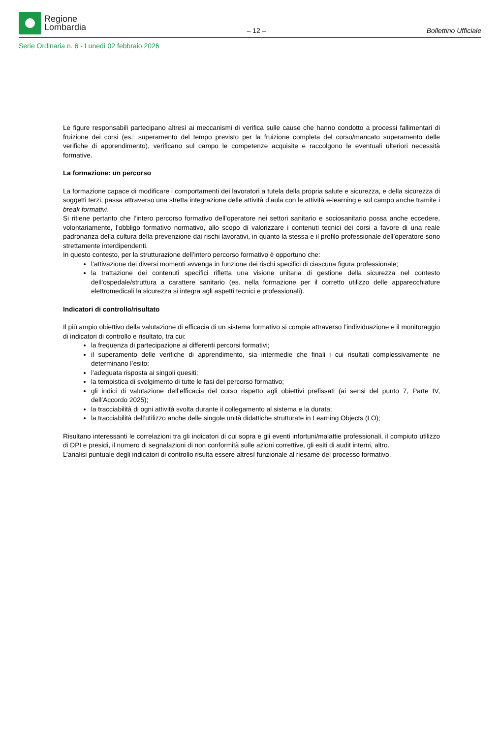Regione
Lombardia
– 12 –
Bollettino Ufficiale
Serie Ordinaria n. 6 - Lunedì 02 febbraio 2026
Le figure responsabili partecipano altresì ai meccanismi di verifica sulle cause che hanno condotto a processi fallimentari di fruizione dei corsi (es.: superamento del tempo previsto per la fruizione completa del corso/mancato superamento delle verifiche di apprendimento), verificano sul campo le competenze acquisite e raccolgono le eventuali ulteriori necessità formative.
La formazione: un percorso
La formazione capace di modificare i comportamenti dei lavoratori a tutela della propria salute e sicurezza, e della sicurezza di soggetti terzi, passa attraverso una stretta integrazione delle attività d’aula con le attività e-learning e sul campo anche tramite i break formativi.
Si ritiene pertanto che l’intero percorso formativo dell’operatore nei settori sanitario e sociosanitario possa anche eccedere, volontariamente, l’obbligo formativo normativo, allo scopo di valorizzare i contenuti tecnici dei corsi a favore di una reale padronanza della cultura della prevenzione dai rischi lavorativi, in quanto la stessa e il profilo professionale dell’operatore sono strettamente interdipendenti.
In questo contesto, per la strutturazione dell’intero percorso formativo è opportuno che:
l’attivazione dei diversi momenti avvenga in funzione dei rischi specifici di ciascuna figura professionale;
la trattazione dei contenuti specifici rifletta una visione unitaria di gestione della sicurezza nel contesto dell’ospedale/struttura a carattere sanitario (es. nella formazione per il corretto utilizzo delle apparecchiature elettromedicali la sicurezza si integra agli aspetti tecnici e professionali).
Indicatori di controllo/risultato
Il più ampio obiettivo della valutazione di efficacia di un sistema formativo si compie attraverso l’individuazione e il monitoraggio di indicatori di controllo e risultato, tra cui:
la frequenza di partecipazione ai differenti percorsi formativi;
il superamento delle verifiche di apprendimento, sia intermedie che finali i cui risultati complessivamente ne determinano l’esito;
l’adeguata risposta ai singoli quesiti;
la tempistica di svolgimento di tutte le fasi del percorso formativo;
gli indici di valutazione dell’efficacia del corso rispetto agli obiettivi prefissati (ai sensi del punto 7, Parte IV, dell’Accordo 2025);
la tracciabilità di ogni attività svolta durante il collegamento al sistema e la durata;
la tracciabilità dell’utilizzo anche delle singole unità didattiche strutturate in Learning Objects (LO);
Risultano interessanti le correlazioni tra gli indicatori di cui sopra e gli eventi infortuni/malattie professionali, il compiuto utilizzo di DPI e presidi, il numero di segnalazioni di non conformità sulle azioni correttive, gli esiti di audit interni, altro.
L’analisi puntuale degli indicatori di controllo risulta essere altresì funzionale al riesame del processo formativo.